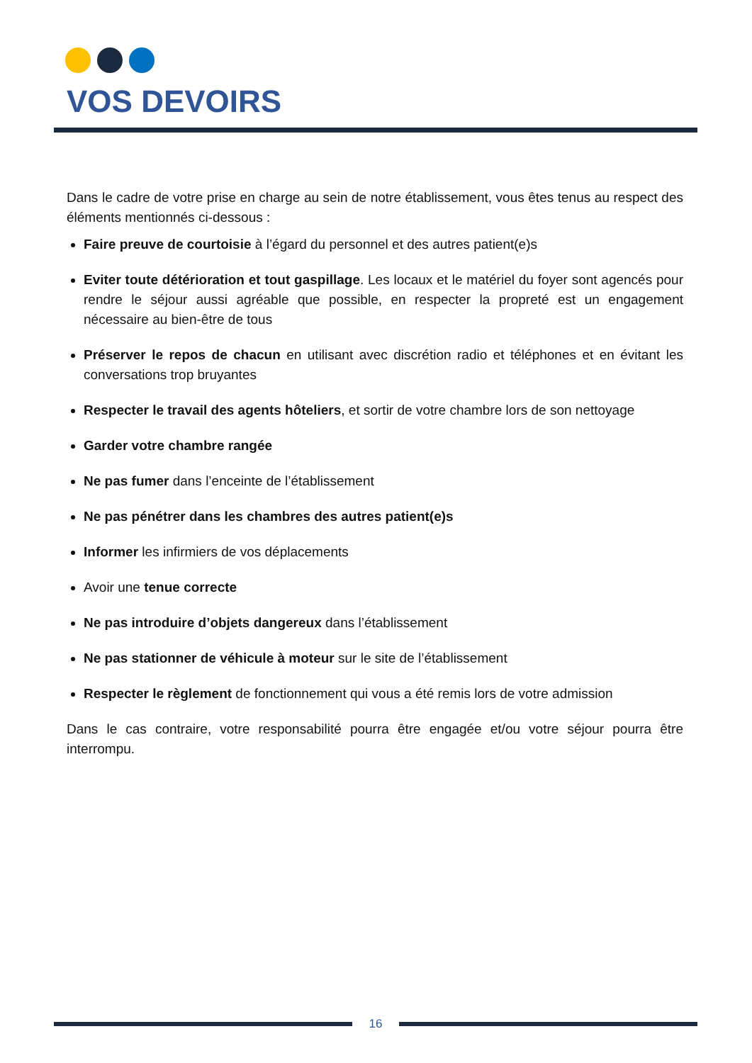VOS DEVOIRS
Dans le cadre de votre prise en charge au sein de notre établissement, vous êtes tenus au respect des éléments mentionnés ci-dessous :
Faire preuve de courtoisie à l’égard du personnel et des autres patient(e)s
Eviter toute détérioration et tout gaspillage. Les locaux et le matériel du foyer sont agencés pour rendre le séjour aussi agréable que possible, en respecter la propreté est un engagement nécessaire au bien-être de tous
Préserver le repos de chacun en utilisant avec discrétion radio et téléphones et en évitant les conversations trop bruyantes
Respecter le travail des agents hôteliers, et sortir de votre chambre lors de son nettoyage
Garder votre chambre rangée
Ne pas fumer dans l’enceinte de l’établissement
Ne pas pénétrer dans les chambres des autres patient(e)s
Informer les infirmiers de vos déplacements
Avoir une tenue correcte
Ne pas introduire d’objets dangereux dans l’établissement
Ne pas stationner de véhicule à moteur sur le site de l’établissement
Respecter le règlement de fonctionnement qui vous a été remis lors de votre admission
Dans le cas contraire, votre responsabilité pourra être engagée et/ou votre séjour pourra être interrompu.
16